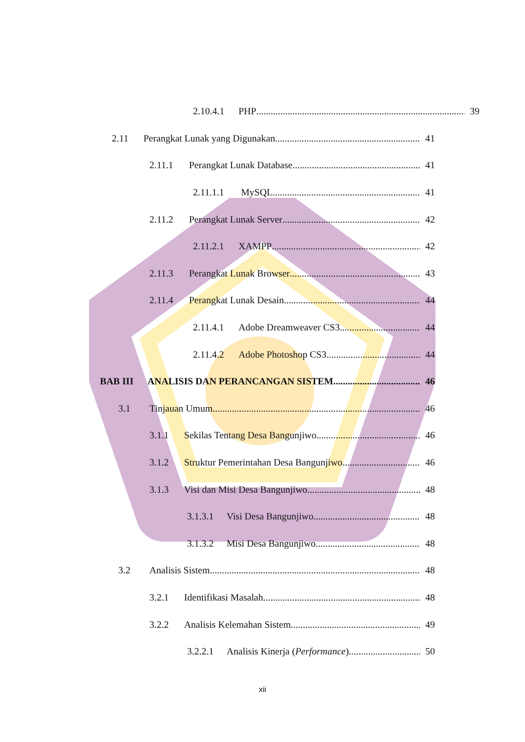2.10.4.1
PHP 39
2.11 Perangkat Lunak yang Digunakan 41
2.11.1 Perangkat Lunak Database 41
2.11.1.1 MySQL 41
2.11.2 Perangkat Lunak Server 42
2.11.2.1
XAMPP 42
2.11.3 Perangkat Lunak Browser 43
2.11.4 Perangkat Lunak Desain 44
2.11.4.1
Adobe Dreamweaver CS3 44
2.11.4.2
Adobe Photoshop CS3 44
BAB III ANALISIS DAN PERANCANGAN SISTEM 46
3.1 Tinjauan Umum 46
3.1.1 Sekilas Tentang Desa Bangunjiwo 46
3.1.2 Struktur Pemerintahan Desa Bangunjiwo 46
3.1.3 Visi dan Misi Desa Bangunjiwo 48
3.1.3.1
Visi Desa Bangunjiwo 48
3.1.3.2
Misi Desa Bangunjiwo 48
3.2 Analisis Sistem 48
3.2.1 Identifikasi Masalah 48
3.2.2 Analisis Kelemahan Sistem 49
3.2.2.1
Analisis Kinerja (Performance) 50
xii